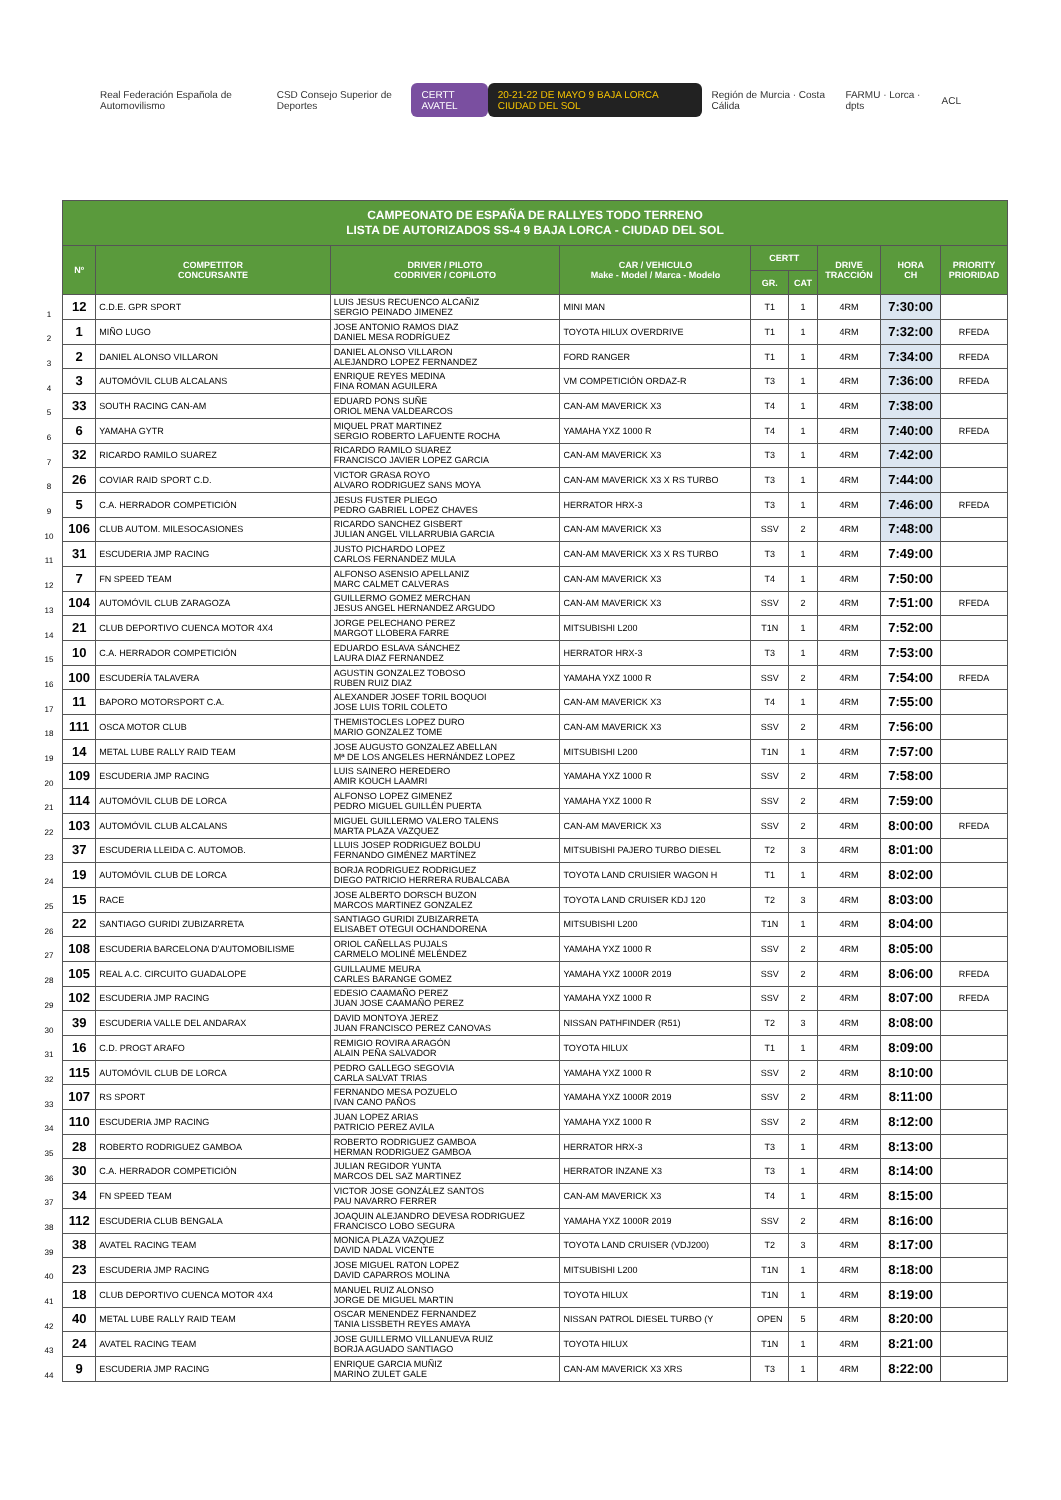Real Federación Española de Automovilismo CSD Consejo Superior de Deportes CERTT AVATEL 20-21-22 DE MAYO 9 BAJA LORCA CIUDAD DEL SOL Región de Murcia · Costa Cálida FARMU · Lorca · dpts ACL
| | CAMPEONATO DE ESPAÑA DE RALLYES TODO TERRENO LISTA DE AUTORIZADOS SS-4 9 BAJA LORCA - CIUDAD DEL SOL | | | | | | | | |
| | Nº | COMPETITOR CONCURSANTE | DRIVER / PILOTO CODRIVER / COPILOTO | CAR / VEHICULO Make - Model / Marca - Modelo | CERTT | | DRIVE TRACCIÓN | HORA CH | PRIORITY PRIORIDAD |
| | | | | | GR. | CAT | | | |
| 1 | 12 | C.D.E. GPR SPORT | LUIS JESUS RECUENCO ALCAÑIZ SERGIO PEINADO JIMENEZ | MINI MAN | T1 | 1 | 4RM | 7:30:00 | |
| 2 | 1 | MIÑO LUGO | JOSE ANTONIO RAMOS DIAZ DANIEL MESA RODRÍGUEZ | TOYOTA HILUX OVERDRIVE | T1 | 1 | 4RM | 7:32:00 | RFEDA |
| 3 | 2 | DANIEL ALONSO VILLARON | DANIEL ALONSO VILLARON ALEJANDRO LOPEZ FERNANDEZ | FORD RANGER | T1 | 1 | 4RM | 7:34:00 | RFEDA |
| 4 | 3 | AUTOMÓVIL CLUB ALCALANS | ENRIQUE REYES MEDINA FINA ROMAN AGUILERA | VM COMPETICIÓN ORDAZ-R | T3 | 1 | 4RM | 7:36:00 | RFEDA |
| 5 | 33 | SOUTH RACING CAN-AM | EDUARD PONS SUÑE ORIOL MENA VALDEARCOS | CAN-AM MAVERICK X3 | T4 | 1 | 4RM | 7:38:00 | |
| 6 | 6 | YAMAHA GYTR | MIQUEL PRAT MARTINEZ SERGIO ROBERTO LAFUENTE ROCHA | YAMAHA YXZ 1000 R | T4 | 1 | 4RM | 7:40:00 | RFEDA |
| 7 | 32 | RICARDO RAMILO SUAREZ | RICARDO RAMILO SUAREZ FRANCISCO JAVIER LOPEZ GARCIA | CAN-AM MAVERICK X3 | T3 | 1 | 4RM | 7:42:00 | |
| 8 | 26 | COVIAR RAID SPORT C.D. | VICTOR GRASA ROYO ALVARO RODRIGUEZ SANS MOYA | CAN-AM MAVERICK X3 X RS TURBO | T3 | 1 | 4RM | 7:44:00 | |
| 9 | 5 | C.A. HERRADOR COMPETICIÓN | JESUS FUSTER PLIEGO PEDRO GABRIEL LOPEZ CHAVES | HERRATOR HRX-3 | T3 | 1 | 4RM | 7:46:00 | RFEDA |
| 10 | 106 | CLUB AUTOM. MILESOCASIONES | RICARDO SANCHEZ GISBERT JULIAN ANGEL VILLARRUBIA GARCIA | CAN-AM MAVERICK X3 | SSV | 2 | 4RM | 7:48:00 | |
| 11 | 31 | ESCUDERIA JMP RACING | JUSTO PICHARDO LOPEZ CARLOS FERNANDEZ MULA | CAN-AM MAVERICK X3 X RS TURBO | T3 | 1 | 4RM | 7:49:00 | |
| 12 | 7 | FN SPEED TEAM | ALFONSO ASENSIO APELLANIZ MARC CALMET CALVERAS | CAN-AM MAVERICK X3 | T4 | 1 | 4RM | 7:50:00 | |
| 13 | 104 | AUTOMÓVIL CLUB ZARAGOZA | GUILLERMO GOMEZ MERCHAN JESUS ANGEL HERNANDEZ ARGUDO | CAN-AM MAVERICK X3 | SSV | 2 | 4RM | 7:51:00 | RFEDA |
| 14 | 21 | CLUB DEPORTIVO CUENCA MOTOR 4X4 | JORGE PELECHANO PEREZ MARGOT LLOBERA FARRE | MITSUBISHI L200 | T1N | 1 | 4RM | 7:52:00 | |
| 15 | 10 | C.A. HERRADOR COMPETICIÓN | EDUARDO ESLAVA SÁNCHEZ LAURA DIAZ FERNANDEZ | HERRATOR HRX-3 | T3 | 1 | 4RM | 7:53:00 | |
| 16 | 100 | ESCUDERÍA TALAVERA | AGUSTIN GONZALEZ TOBOSO RUBEN RUIZ DIAZ | YAMAHA YXZ 1000 R | SSV | 2 | 4RM | 7:54:00 | RFEDA |
| 17 | 11 | BAPORO MOTORSPORT C.A. | ALEXANDER JOSEF TORIL BOQUOI JOSE LUIS TORIL COLETO | CAN-AM MAVERICK X3 | T4 | 1 | 4RM | 7:55:00 | |
| 18 | 111 | OSCA MOTOR CLUB | THEMISTOCLES LOPEZ DURO MARIO GONZALEZ TOME | CAN-AM MAVERICK X3 | SSV | 2 | 4RM | 7:56:00 | |
| 19 | 14 | METAL LUBE RALLY RAID TEAM | JOSE AUGUSTO GONZALEZ ABELLAN Mª DE LOS ANGELES HERNÁNDEZ LOPEZ | MITSUBISHI L200 | T1N | 1 | 4RM | 7:57:00 | |
| 20 | 109 | ESCUDERIA JMP RACING | LUIS SAINERO HEREDERO AMIR KOUCH LAAMRI | YAMAHA YXZ 1000 R | SSV | 2 | 4RM | 7:58:00 | |
| 21 | 114 | AUTOMÓVIL CLUB DE LORCA | ALFONSO LOPEZ GIMENEZ PEDRO MIGUEL GUILLÉN PUERTA | YAMAHA YXZ 1000 R | SSV | 2 | 4RM | 7:59:00 | |
| 22 | 103 | AUTOMÓVIL CLUB ALCALANS | MIGUEL GUILLERMO VALERO TALENS MARTA PLAZA VAZQUEZ | CAN-AM MAVERICK X3 | SSV | 2 | 4RM | 8:00:00 | RFEDA |
| 23 | 37 | ESCUDERIA LLEIDA C. AUTOMOB. | LLUIS JOSEP RODRIGUEZ BOLDU FERNANDO GIMÉNEZ MARTÍNEZ | MITSUBISHI PAJERO TURBO DIESEL | T2 | 3 | 4RM | 8:01:00 | |
| 24 | 19 | AUTOMÓVIL CLUB DE LORCA | BORJA RODRIGUEZ RODRIGUEZ DIEGO PATRICIO HERRERA RUBALCABA | TOYOTA LAND CRUISIER WAGON H | T1 | 1 | 4RM | 8:02:00 | |
| 25 | 15 | RACE | JOSE ALBERTO DORSCH BUZON MARCOS MARTINEZ GONZALEZ | TOYOTA LAND CRUISER KDJ 120 | T2 | 3 | 4RM | 8:03:00 | |
| 26 | 22 | SANTIAGO GURIDI ZUBIZARRETA | SANTIAGO GURIDI ZUBIZARRETA ELISABET OTEGUI OCHANDORENA | MITSUBISHI L200 | T1N | 1 | 4RM | 8:04:00 | |
| 27 | 108 | ESCUDERIA BARCELONA D'AUTOMOBILISME | ORIOL CAÑELLAS PUJALS CARMELO MOLINÉ MELÉNDEZ | YAMAHA YXZ 1000 R | SSV | 2 | 4RM | 8:05:00 | |
| 28 | 105 | REAL A.C. CIRCUITO GUADALOPE | GUILLAUME MEURA CARLES BARANGE GOMEZ | YAMAHA YXZ 1000R 2019 | SSV | 2 | 4RM | 8:06:00 | RFEDA |
| 29 | 102 | ESCUDERIA JMP RACING | EDESIO CAAMAÑO PEREZ JUAN JOSE CAAMAÑO PEREZ | YAMAHA YXZ 1000 R | SSV | 2 | 4RM | 8:07:00 | RFEDA |
| 30 | 39 | ESCUDERIA VALLE DEL ANDARAX | DAVID MONTOYA JEREZ JUAN FRANCISCO PEREZ CANOVAS | NISSAN PATHFINDER (R51) | T2 | 3 | 4RM | 8:08:00 | |
| 31 | 16 | C.D. PROGT ARAFO | REMIGIO ROVIRA ARAGÓN ALAIN PEÑA SALVADOR | TOYOTA HILUX | T1 | 1 | 4RM | 8:09:00 | |
| 32 | 115 | AUTOMÓVIL CLUB DE LORCA | PEDRO GALLEGO SEGOVIA CARLA SALVAT TRIAS | YAMAHA YXZ 1000 R | SSV | 2 | 4RM | 8:10:00 | |
| 33 | 107 | RS SPORT | FERNANDO MESA POZUELO IVAN CANO PAÑOS | YAMAHA YXZ 1000R 2019 | SSV | 2 | 4RM | 8:11:00 | |
| 34 | 110 | ESCUDERIA JMP RACING | JUAN LOPEZ ARIAS PATRICIO PEREZ AVILA | YAMAHA YXZ 1000 R | SSV | 2 | 4RM | 8:12:00 | |
| 35 | 28 | ROBERTO RODRIGUEZ GAMBOA | ROBERTO RODRIGUEZ GAMBOA HERMAN RODRIGUEZ GAMBOA | HERRATOR HRX-3 | T3 | 1 | 4RM | 8:13:00 | |
| 36 | 30 | C.A. HERRADOR COMPETICIÓN | JULIAN REGIDOR YUNTA MARCOS DEL SAZ MARTINEZ | HERRATOR INZANE X3 | T3 | 1 | 4RM | 8:14:00 | |
| 37 | 34 | FN SPEED TEAM | VICTOR JOSE GONZÁLEZ SANTOS PAU NAVARRO FERRER | CAN-AM MAVERICK X3 | T4 | 1 | 4RM | 8:15:00 | |
| 38 | 112 | ESCUDERIA CLUB BENGALA | JOAQUIN ALEJANDRO DEVESA RODRIGUEZ FRANCISCO LOBO SEGURA | YAMAHA YXZ 1000R 2019 | SSV | 2 | 4RM | 8:16:00 | |
| 39 | 38 | AVATEL RACING TEAM | MONICA PLAZA VAZQUEZ DAVID NADAL VICENTE | TOYOTA LAND CRUISER (VDJ200) | T2 | 3 | 4RM | 8:17:00 | |
| 40 | 23 | ESCUDERIA JMP RACING | JOSE MIGUEL RATON LOPEZ DAVID CAPARROS MOLINA | MITSUBISHI L200 | T1N | 1 | 4RM | 8:18:00 | |
| 41 | 18 | CLUB DEPORTIVO CUENCA MOTOR 4X4 | MANUEL RUIZ ALONSO JORGE DE MIGUEL MARTIN | TOYOTA HILUX | T1N | 1 | 4RM | 8:19:00 | |
| 42 | 40 | METAL LUBE RALLY RAID TEAM | OSCAR MENENDEZ FERNANDEZ TANIA LISSBETH REYES AMAYA | NISSAN PATROL DIESEL TURBO (Y | OPEN | 5 | 4RM | 8:20:00 | |
| 43 | 24 | AVATEL RACING TEAM | JOSE GUILLERMO VILLANUEVA RUIZ BORJA AGUADO SANTIAGO | TOYOTA HILUX | T1N | 1 | 4RM | 8:21:00 | |
| 44 | 9 | ESCUDERIA JMP RACING | ENRIQUE GARCIA MUÑIZ MARINO ZULET GALE | CAN-AM MAVERICK X3 XRS | T3 | 1 | 4RM | 8:22:00 | |